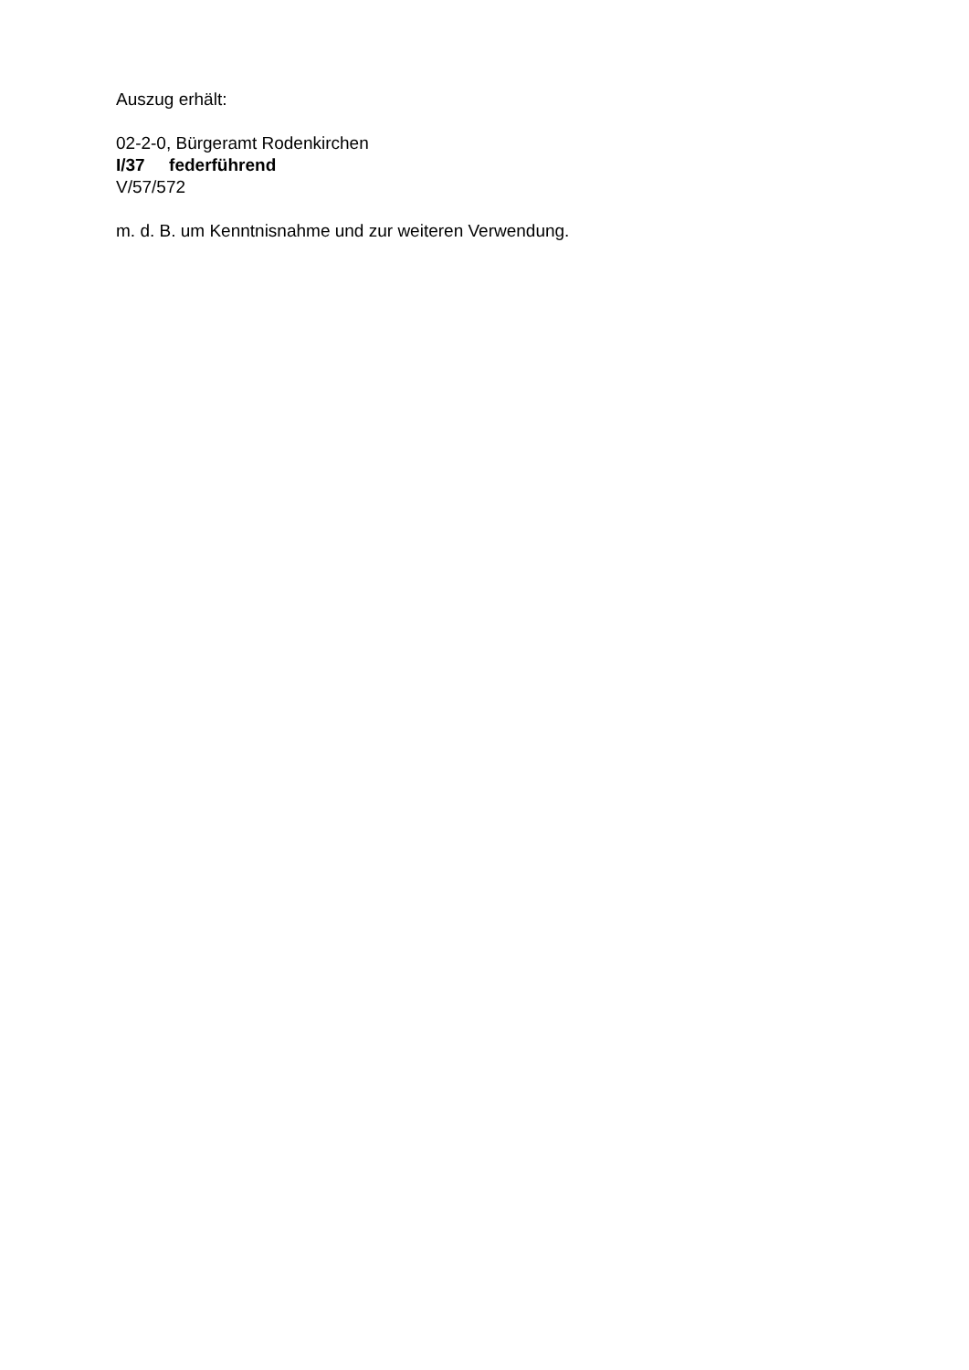Auszug erhält:
02-2-0, Bürgeramt Rodenkirchen
I/37 federführend
V/57/572
m. d. B. um Kenntnisnahme und zur weiteren Verwendung.